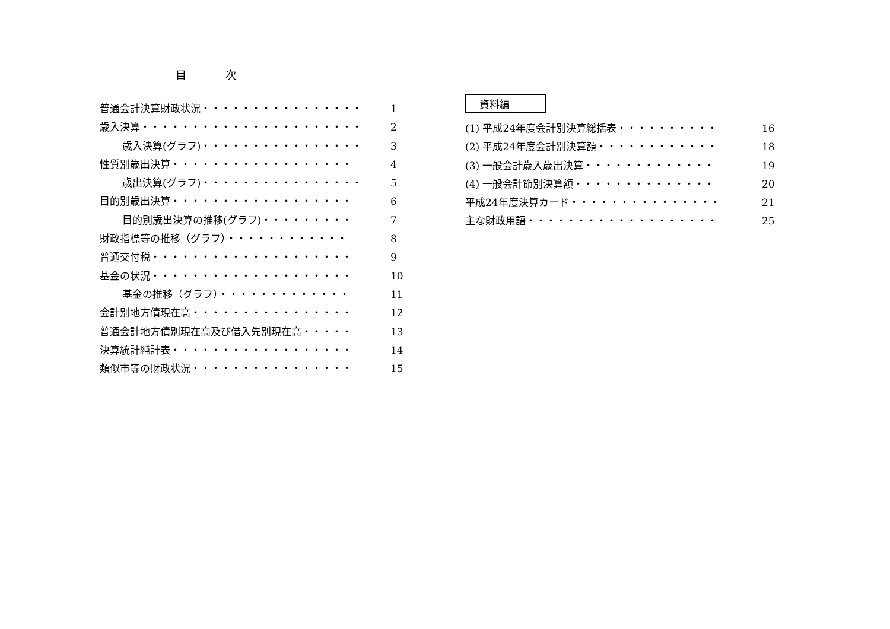目 次
普通会計決算財政状況・・・・・・・・・・・・・・・・ 1
歳入決算・・・・・・・・・・・・・・・・・・・・・・ 2
歳入決算(グラフ)・・・・・・・・・・・・・・・・ 3
性質別歳出決算・・・・・・・・・・・・・・・・・・ 4
歳出決算(グラフ)・・・・・・・・・・・・・・・・ 5
目的別歳出決算・・・・・・・・・・・・・・・・・・ 6
目的別歳出決算の推移(グラフ)・・・・・・・・・ 7
財政指標等の推移（グラフ）・・・・・・・・・・・・ 8
普通交付税・・・・・・・・・・・・・・・・・・・・ 9
基金の状況・・・・・・・・・・・・・・・・・・・・ 10
基金の推移（グラフ）・・・・・・・・・・・・・ 11
会計別地方債現在高・・・・・・・・・・・・・・・・ 12
普通会計地方債別現在高及び借入先別現在高・・・・・ 13
決算統計純計表・・・・・・・・・・・・・・・・・・ 14
類似市等の財政状況・・・・・・・・・・・・・・・・ 15
資料編
(1) 平成24年度会計別決算総括表・・・・・・・・・・ 16
(2) 平成24年度会計別決算額・・・・・・・・・・・・ 18
(3) 一般会計歳入歳出決算・・・・・・・・・・・・・ 19
(4) 一般会計節別決算額・・・・・・・・・・・・・・ 20
平成24年度決算カード・・・・・・・・・・・・・・・ 21
主な財政用語・・・・・・・・・・・・・・・・・・・ 25